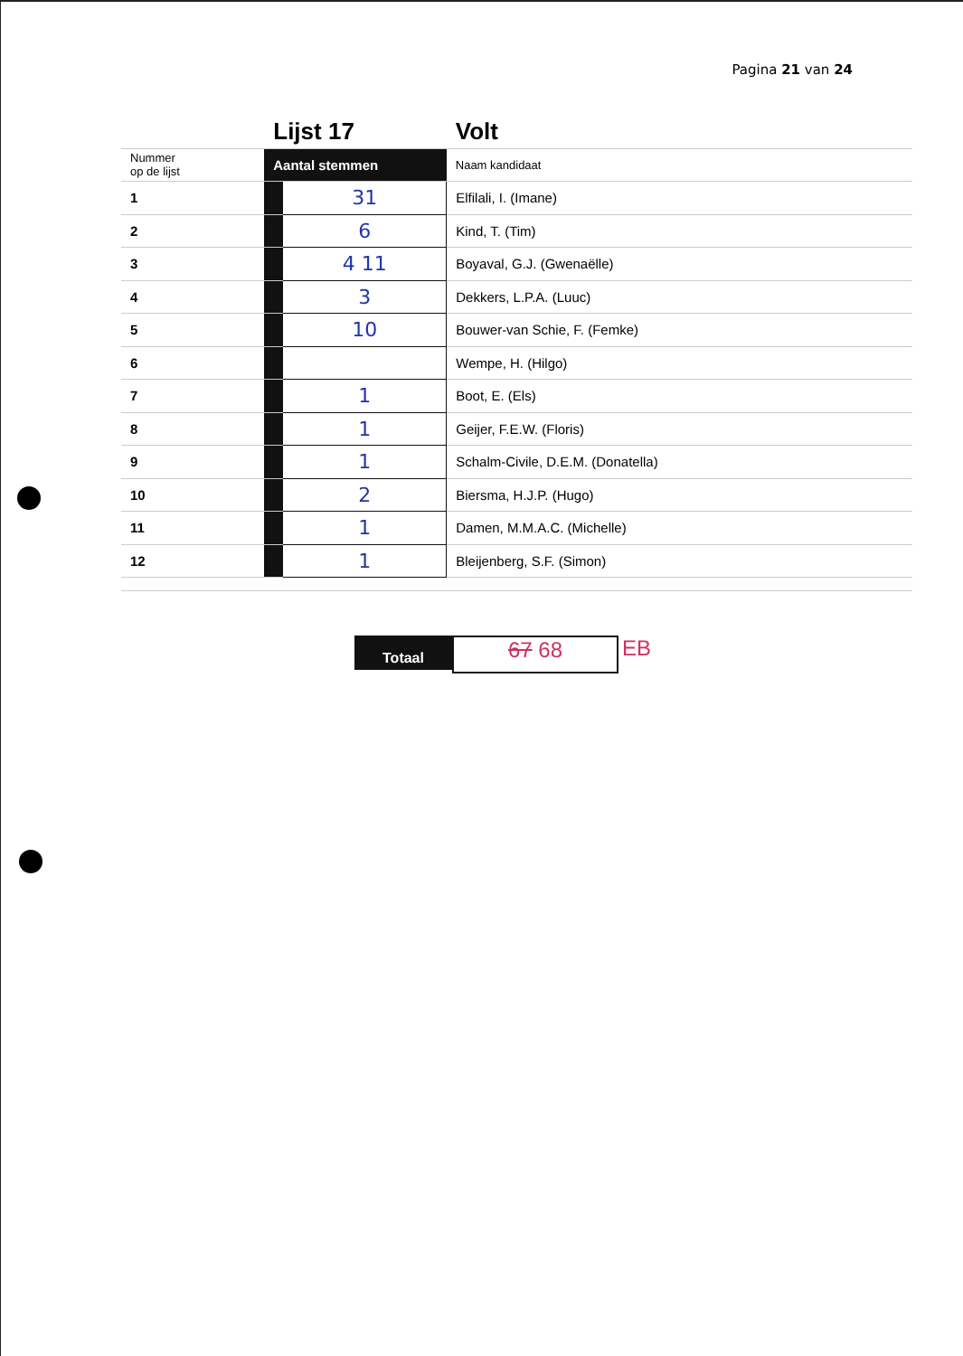Pagina 21 van 24
| | Lijst 17 | | Volt |
| Nummer op de lijst | Aantal stemmen | | Naam kandidaat |
| 1 | | 31 | Elfilali, I. (Imane) |
| 2 | | 6 | Kind, T. (Tim) |
| 3 | | 4 11 | Boyaval, G.J. (Gwenaëlle) |
| 4 | | 3 | Dekkers, L.P.A. (Luuc) |
| 5 | | 10 | Bouwer-van Schie, F. (Femke) |
| 6 | | | Wempe, H. (Hilgo) |
| 7 | | 1 | Boot, E. (Els) |
| 8 | | 1 | Geijer, F.E.W. (Floris) |
| 9 | | 1 | Schalm-Civile, D.E.M. (Donatella) |
| 10 | | 2 | Biersma, H.J.P. (Hugo) |
| 11 | | 1 | Damen, M.M.A.C. (Michelle) |
| 12 | | 1 | Bleijenberg, S.F. (Simon) |
Totaal
67 68 EB